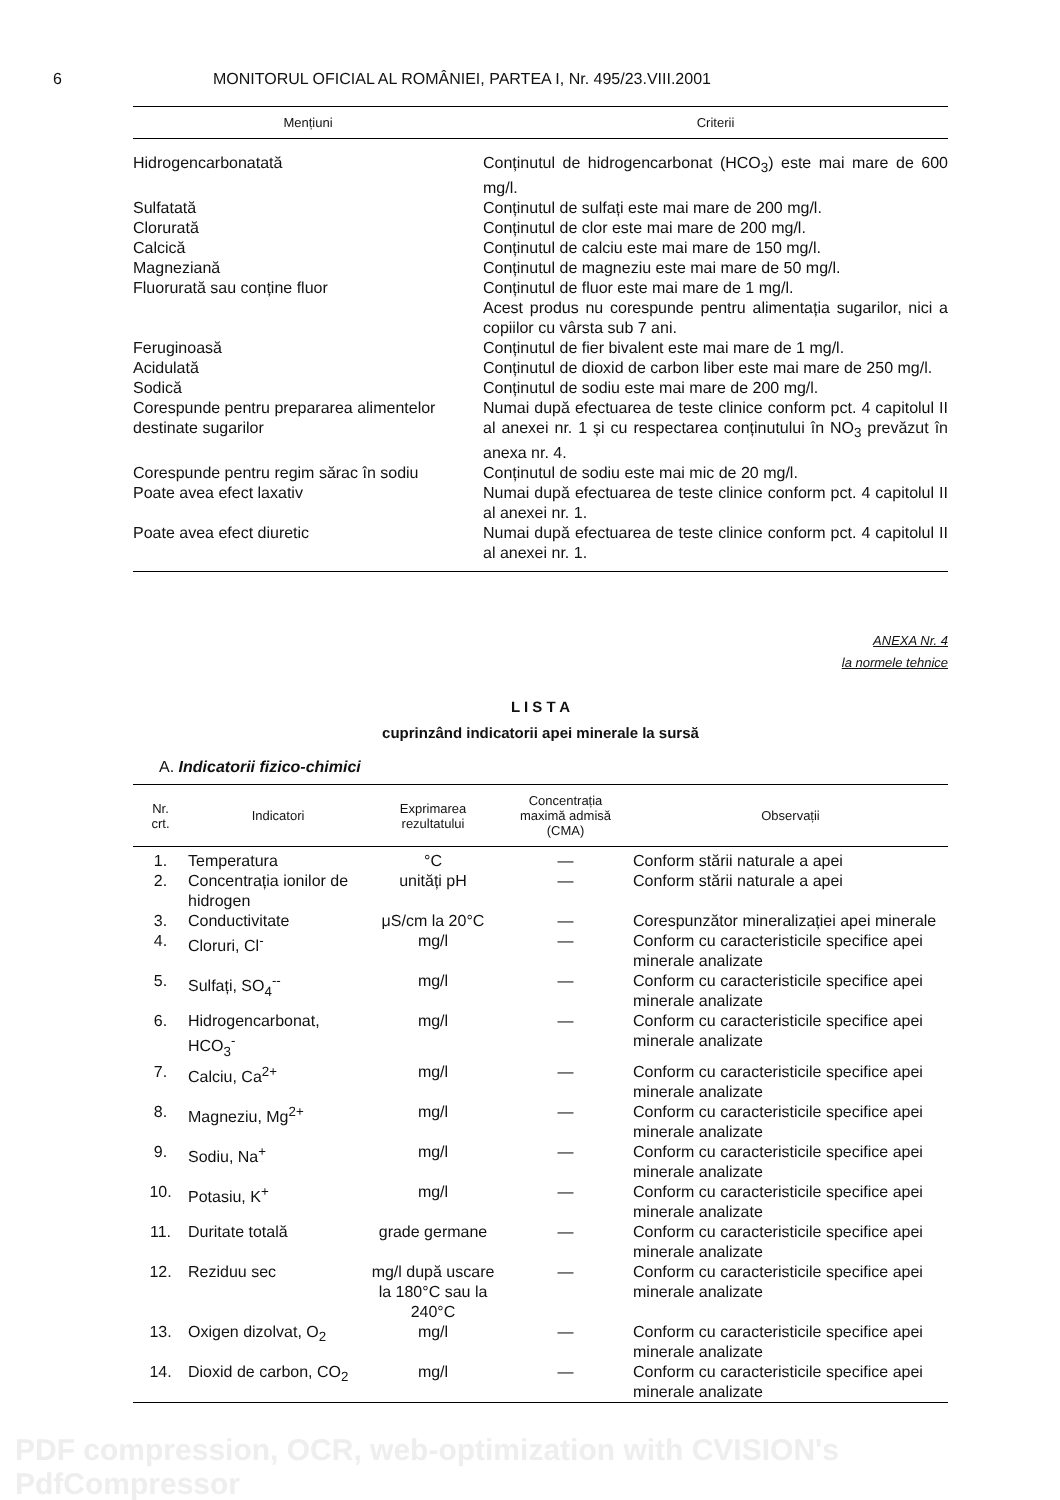6 MONITORUL OFICIAL AL ROMÂNIEI, PARTEA I, Nr. 495/23.VIII.2001
| Mențiuni | Criterii |
| --- | --- |
| Hidrogencarbonatată | Conținutul de hidrogencarbonat (HCO<sub>3</sub>) este mai mare de 600 mg/l. |
| Sulfatată | Conținutul de sulfați este mai mare de 200 mg/l. |
| Clorurată | Conținutul de clor este mai mare de 200 mg/l. |
| Calcică | Conținutul de calciu este mai mare de 150 mg/l. |
| Magneziană | Conținutul de magneziu este mai mare de 50 mg/l. |
| Fluorurată sau conține fluor | Conținutul de fluor este mai mare de 1 mg/l. Acest produs nu corespunde pentru alimentația sugarilor, nici a copiilor cu vârsta sub 7 ani. |
| Feruginoasă | Conținutul de fier bivalent este mai mare de 1 mg/l. |
| Acidulată | Conținutul de dioxid de carbon liber este mai mare de 250 mg/l. |
| Sodică | Conținutul de sodiu este mai mare de 200 mg/l. |
| Corespunde pentru prepararea alimentelor destinate sugarilor | Numai după efectuarea de teste clinice conform pct. 4 capitolul II al anexei nr. 1 și cu respectarea conținutului în NO<sub>3</sub> prevăzut în anexa nr. 4. |
| Corespunde pentru regim sărac în sodiu | Conținutul de sodiu este mai mic de 20 mg/l. |
| Poate avea efect laxativ | Numai după efectuarea de teste clinice conform pct. 4 capitolul II al anexei nr. 1. |
| Poate avea efect diuretic | Numai după efectuarea de teste clinice conform pct. 4 capitolul II al anexei nr. 1. |
ANEXA Nr. 4
la normele tehnice
L I S T A
cuprinzând indicatorii apei minerale la sursă
A. Indicatorii fizico-chimici
| Nr. crt. | Indicatori | Exprimarea rezultatului | Concentrația maximă admisă (CMA) | Observații |
| --- | --- | --- | --- | --- |
| 1. | Temperatura | °C | — | Conform stării naturale a apei |
| 2. | Concentrația ionilor de hidrogen | unități pH | — | Conform stării naturale a apei |
| 3. | Conductivitate | μS/cm la 20°C | — | Corespunzător mineralizației apei minerale |
| 4. | Cloruri, Cl<sup>-</sup> | mg/l | — | Conform cu caracteristicile specifice apei minerale analizate |
| 5. | Sulfați, SO<sub>4</sub><sup>--</sup> | mg/l | — | Conform cu caracteristicile specifice apei minerale analizate |
| 6. | Hidrogencarbonat, HCO<sub>3</sub><sup>-</sup> | mg/l | — | Conform cu caracteristicile specifice apei minerale analizate |
| 7. | Calciu, Ca<sup>2+</sup> | mg/l | — | Conform cu caracteristicile specifice apei minerale analizate |
| 8. | Magneziu, Mg<sup>2+</sup> | mg/l | — | Conform cu caracteristicile specifice apei minerale analizate |
| 9. | Sodiu, Na<sup>+</sup> | mg/l | — | Conform cu caracteristicile specifice apei minerale analizate |
| 10. | Potasiu, K<sup>+</sup> | mg/l | — | Conform cu caracteristicile specifice apei minerale analizate |
| 11. | Duritate totală | grade germane | — | Conform cu caracteristicile specifice apei minerale analizate |
| 12. | Reziduu sec | mg/l după uscare la 180°C sau la 240°C | — | Conform cu caracteristicile specifice apei minerale analizate |
| 13. | Oxigen dizolvat, O<sub>2</sub> | mg/l | — | Conform cu caracteristicile specifice apei minerale analizate |
| 14. | Dioxid de carbon, CO<sub>2</sub> | mg/l | — | Conform cu caracteristicile specifice apei minerale analizate |
PDF compression, OCR, web-optimization with CVISION's PdfCompressor